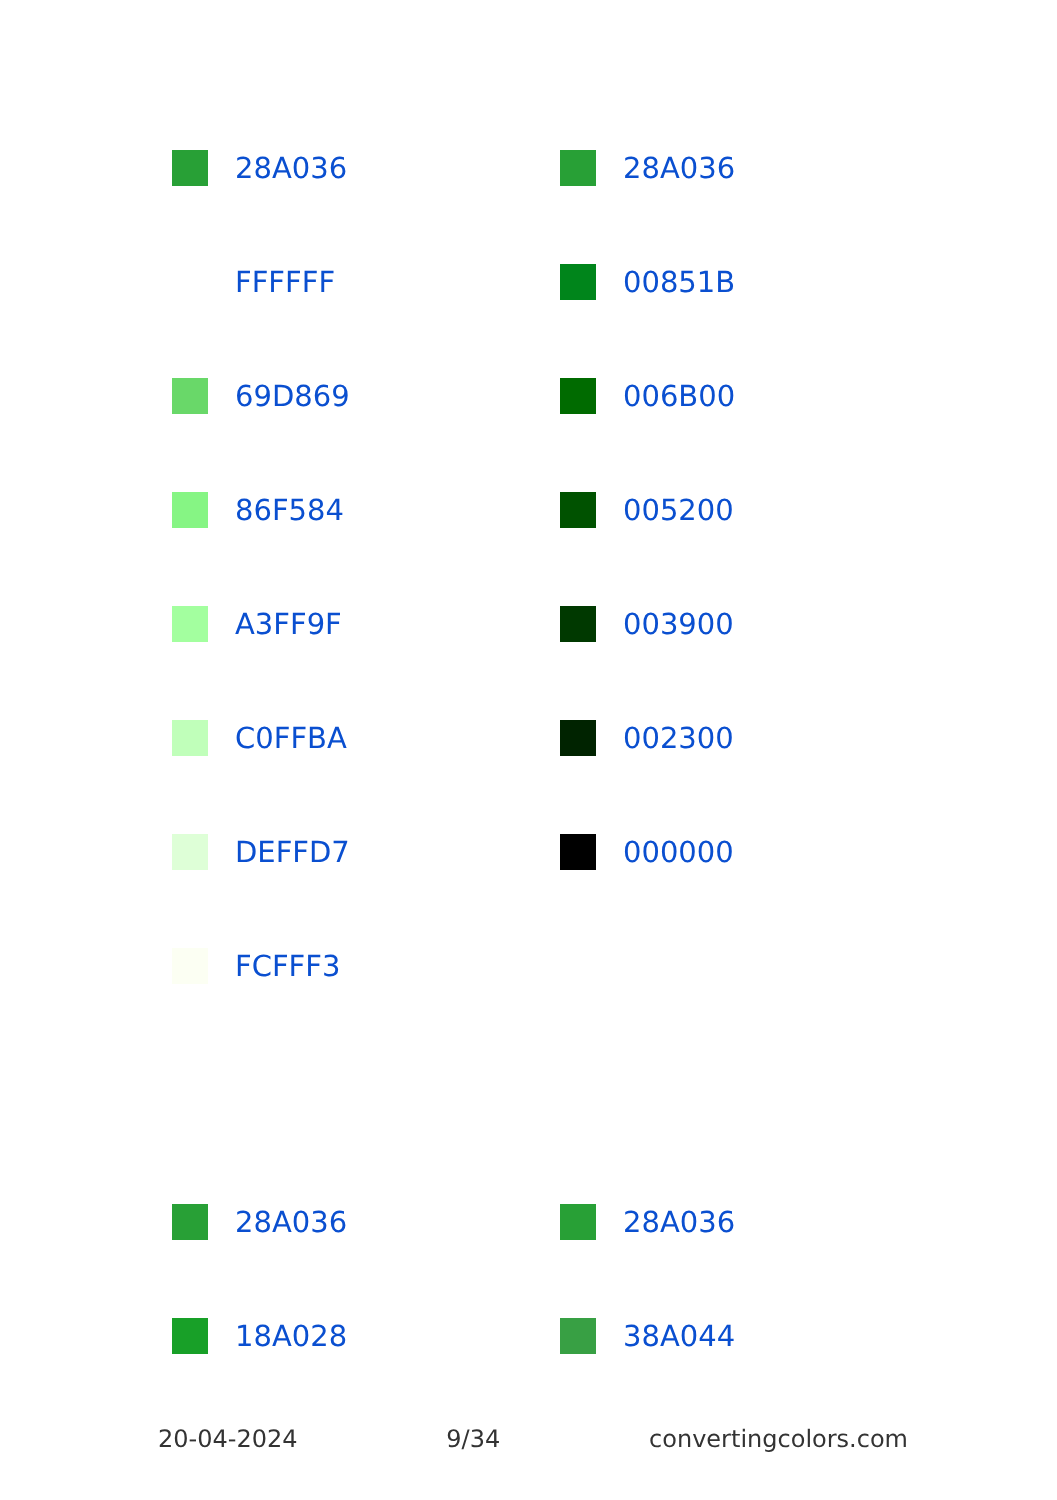28A036 28A036
FFFFFF 00851B
69D869 006B00
86F584 005200
A3FF9F 003900
C0FFBA 002300
DEFFD7 000000
FCFFF3
28A036 28A036
18A028 38A044
20-04-2024 9/34 convertingcolors.com